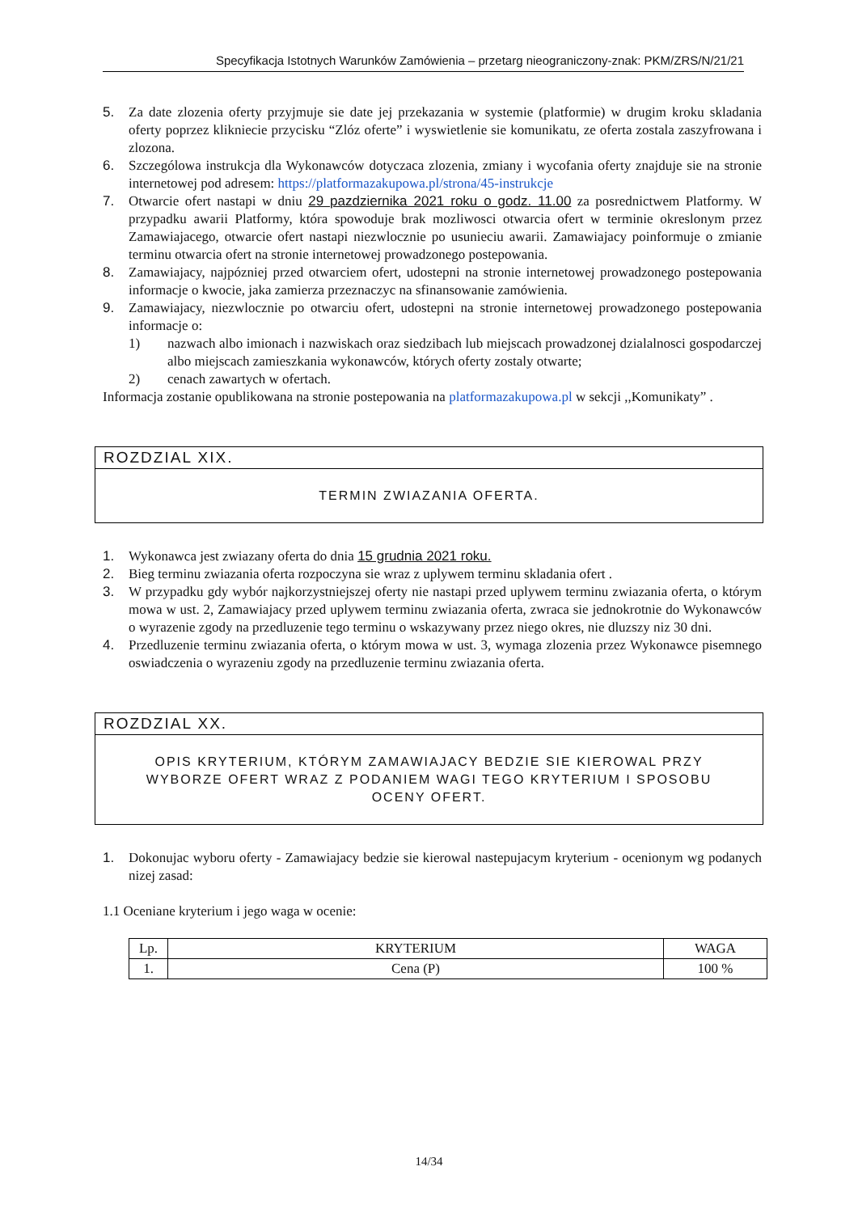Specyfikacja Istotnych Warunków Zamówienia – przetarg nieograniczony-znak: PKM/ZRS/N/21/21
5. Za date zlozenia oferty przyjmuje sie date jej przekazania w systemie (platformie) w drugim kroku skladania oferty poprzez klikniecie przycisku “Zlóz oferte” i wyswietlenie sie komunikatu, ze oferta zostala zaszyfrowana i zlozona.
6. Szczególowa instrukcja dla Wykonawców dotyczaca zlozenia, zmiany i wycofania oferty znajduje sie na stronie internetowej pod adresem: https://platformazakupowa.pl/strona/45-instrukcje
7. Otwarcie ofert nastapi w dniu 29 pazdziernika 2021 roku o godz. 11.00 za posrednictwem Platformy. W przypadku awarii Platformy, która spowoduje brak mozliwosci otwarcia ofert w terminie okreslonym przez Zamawiajacego, otwarcie ofert nastapi niezwlocznie po usunieciu awarii. Zamawiajacy poinformuje o zmianie terminu otwarcia ofert na stronie internetowej prowadzonego postepowania.
8. Zamawiajacy, najpózniej przed otwarciem ofert, udostepni na stronie internetowej prowadzonego postepowania informacje o kwocie, jaka zamierza przeznaczyc na sfinansowanie zamówienia.
9. Zamawiajacy, niezwlocznie po otwarciu ofert, udostepni na stronie internetowej prowadzonego postepowania informacje o:
1) nazwach albo imionach i nazwiskach oraz siedzibach lub miejscach prowadzonej dzialalnosci gospodarczej albo miejscach zamieszkania wykonawców, których oferty zostaly otwarte;
2) cenach zawartych w ofertach.
Informacja zostanie opublikowana na stronie postepowania na platformazakupowa.pl w sekcji ,,Komunikaty” .
ROZDZIAL XIX.
TERMIN ZWIAZANIA OFERTA.
1. Wykonawca jest zwiazany oferta do dnia 15 grudnia 2021 roku.
2. Bieg terminu zwiazania oferta rozpoczyna sie wraz z uplywem terminu skladania ofert .
3. W przypadku gdy wybór najkorzystniejszej oferty nie nastapi przed uplywem terminu zwiazania oferta, o którym mowa w ust. 2, Zamawiajacy przed uplywem terminu zwiazania oferta, zwraca sie jednokrotnie do Wykonawców o wyrazenie zgody na przedluzenie tego terminu o wskazywany przez niego okres, nie dluzszy niz 30 dni.
4. Przedluzenie terminu zwiazania oferta, o którym mowa w ust. 3, wymaga zlozenia przez Wykonawce pisemnego oswiadczenia o wyrazeniu zgody na przedluzenie terminu zwiazania oferta.
ROZDZIAL XX.
OPIS KRYTERIUM, KTÓRYM ZAMAWIAJACY BEDZIE SIE KIEROWAL PRZY WYBORZE OFERT WRAZ Z PODANIEM WAGI TEGO KRYTERIUM I SPOSOBU OCENY OFERT.
1. Dokonujac wyboru oferty - Zamawiajacy bedzie sie kierowal nastepujacym kryterium - ocenionym wg podanych nizej zasad:
1.1 Oceniane kryterium i jego waga w ocenie:
| Lp. | KRYTERIUM | WAGA |
| 1. | Cena (P) | 100 % |
14/34